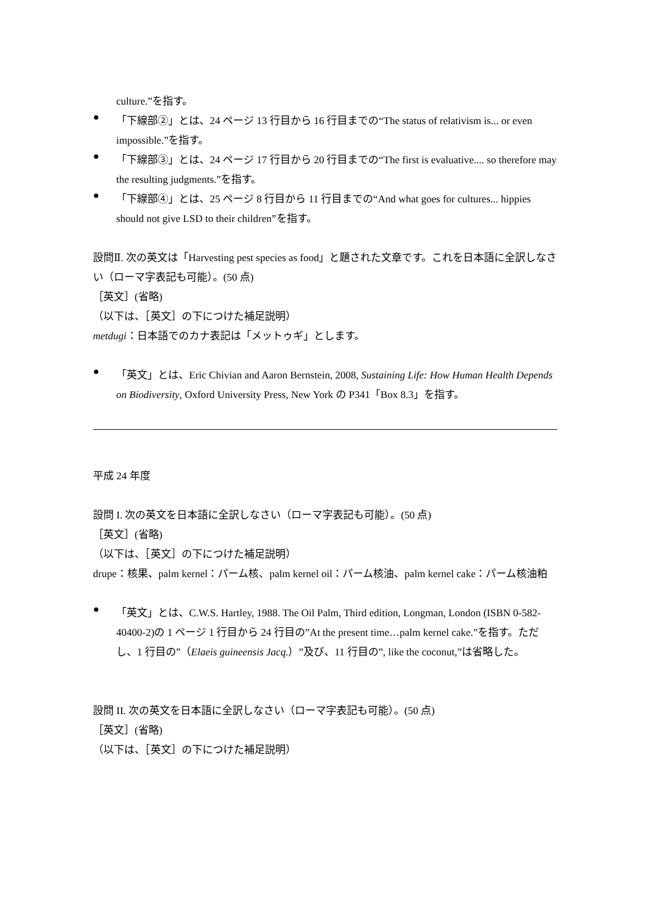culture.”を指す。
●
「下線部②」とは、24 ページ 13 行目から 16 行目までの“The status of relativism is... or even impossible.”を指す。
●
「下線部③」とは、24 ページ 17 行目から 20 行目までの“The first is evaluative.... so therefore may the resulting judgments.”を指す。
●
「下線部④」とは、25 ページ 8 行目から 11 行目までの“And what goes for cultures... hippies should not give LSD to their children”を指す。
設問Ⅱ. 次の英文は「Harvesting pest species as food」と題された文章です。これを日本語に全訳しなさい（ローマ字表記も可能）。(50 点)
［英文］(省略)
（以下は、［英文］の下につけた補足説明）
metdugi：日本語でのカナ表記は「メットゥギ」とします。
●
「英文」とは、Eric Chivian and Aaron Bernstein, 2008, Sustaining Life: How Human Health Depends on Biodiversity, Oxford University Press, New York の P341「Box 8.3」を指す。
平成 24 年度
設問 I. 次の英文を日本語に全訳しなさい（ローマ字表記も可能）。(50 点)
［英文］(省略)
（以下は、［英文］の下につけた補足説明）
drupe：核果、palm kernel：パーム核、palm kernel oil：パーム核油、palm kernel cake：パーム核油粕
●
「英文」とは、C.W.S. Hartley, 1988. The Oil Palm, Third edition, Longman, London (ISBN 0-582-40400-2)の 1 ページ 1 行目から 24 行目の”At the present time…palm kernel cake.”を指す。ただし、1 行目の”（Elaeis guineensis Jacq.）”及び、11 行目の”, like the coconut,”は省略した。
設問 II. 次の英文を日本語に全訳しなさい（ローマ字表記も可能）。(50 点)
［英文］(省略)
（以下は、［英文］の下につけた補足説明）